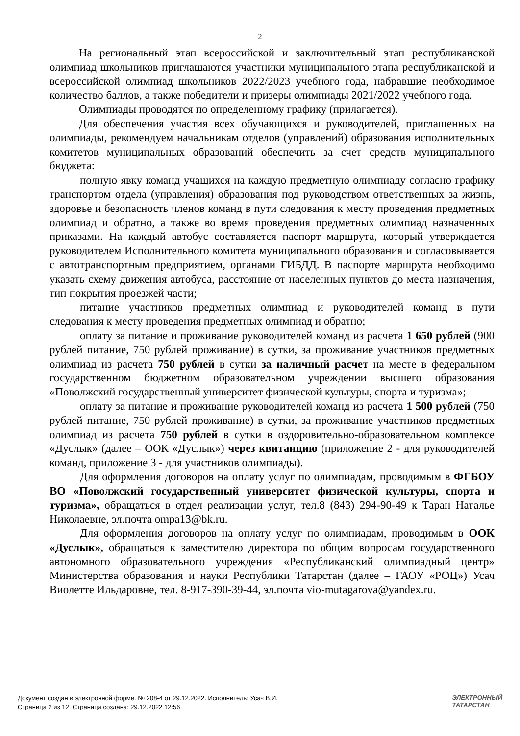2
На региональный этап всероссийской и заключительный этап республиканской олимпиад школьников приглашаются участники муниципального этапа республиканской и всероссийской олимпиад школьников 2022/2023 учебного года, набравшие необходимое количество баллов, а также победители и призеры олимпиады 2021/2022 учебного года.
Олимпиады проводятся по определенному графику (прилагается).
Для обеспечения участия всех обучающихся и руководителей, приглашенных на олимпиады, рекомендуем начальникам отделов (управлений) образования исполнительных комитетов муниципальных образований обеспечить за счет средств муниципального бюджета:
полную явку команд учащихся на каждую предметную олимпиаду согласно графику транспортом отдела (управления) образования под руководством ответственных за жизнь, здоровье и безопасность членов команд в пути следования к месту проведения предметных олимпиад и обратно, а также во время проведения предметных олимпиад назначенных приказами. На каждый автобус составляется паспорт маршрута, который утверждается руководителем Исполнительного комитета муниципального образования и согласовывается с автотранспортным предприятием, органами ГИБДД. В паспорте маршрута необходимо указать схему движения автобуса, расстояние от населенных пунктов до места назначения, тип покрытия проезжей части;
питание участников предметных олимпиад и руководителей команд в пути следования к месту проведения предметных олимпиад и обратно;
оплату за питание и проживание руководителей команд из расчета 1 650 рублей (900 рублей питание, 750 рублей проживание) в сутки, за проживание участников предметных олимпиад из расчета 750 рублей в сутки за наличный расчет на месте в федеральном государственном бюджетном образовательном учреждении высшего образования «Поволжский государственный университет физической культуры, спорта и туризма»;
оплату за питание и проживание руководителей команд из расчета 1 500 рублей (750 рублей питание, 750 рублей проживание) в сутки, за проживание участников предметных олимпиад из расчета 750 рублей в сутки в оздоровительно-образовательном комплексе «Дуслык» (далее – ООК «Дуслык») через квитанцию (приложение 2 - для руководителей команд, приложение 3 - для участников олимпиады).
Для оформления договоров на оплату услуг по олимпиадам, проводимым в ФГБОУ ВО «Поволжский государственный университет физической культуры, спорта и туризма», обращаться в отдел реализации услуг, тел.8 (843) 294-90-49 к Таран Наталье Николаевне, эл.почта ompa13@bk.ru.
Для оформления договоров на оплату услуг по олимпиадам, проводимым в ООК «Дуслык», обращаться к заместителю директора по общим вопросам государственного автономного образовательного учреждения «Республиканский олимпиадный центр» Министерства образования и науки Республики Татарстан (далее – ГАОУ «РОЦ») Усач Виолетте Ильдаровне, тел. 8-917-390-39-44, эл.почта vio-mutagarova@yandex.ru.
Документ создан в электронной форме. № 208-4 от 29.12.2022. Исполнитель: Усач В.И.
Страница 2 из 12. Страница создана: 29.12.2022 12:56
ЭЛЕКТРОННЫЙ
ТАТАРСТАН